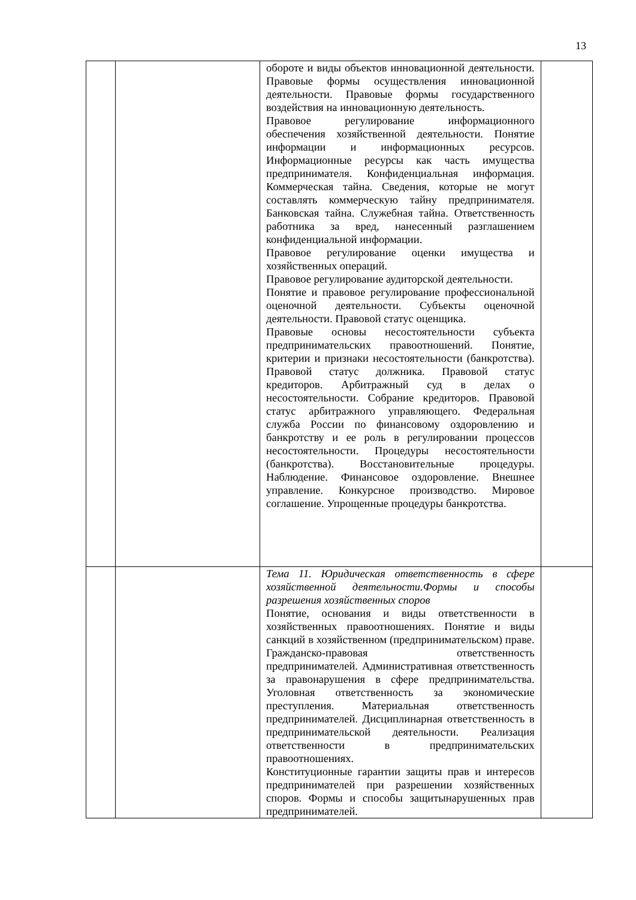13
| | | обороте и виды объектов инновационной деятельности. Правовые формы осуществления инновационной деятельности. Правовые формы государственного воздействия на инновационную деятельность. Правовое регулирование информационного обеспечения хозяйственной деятельности. Понятие информации и информационных ресурсов. Информационные ресурсы как часть имущества предпринимателя. Конфиденциальная информация. Коммерческая тайна. Сведения, которые не могут составлять коммерческую тайну предпринимателя. Банковская тайна. Служебная тайна. Ответственность работника за вред, нанесенный разглашением конфиденциальной информации. Правовое регулирование оценки имущества и хозяйственных операций. Правовое регулирование аудиторской деятельности. Понятие и правовое регулирование профессиональной оценочной деятельности. Субъекты оценочной деятельности. Правовой статус оценщика. Правовые основы несостоятельности субъекта предпринимательских правоотношений. Понятие, критерии и признаки несостоятельности (банкротства). Правовой статус должника. Правовой статус кредиторов. Арбитражный суд в делах о несостоятельности. Собрание кредиторов. Правовой статус арбитражного управляющего. Федеральная служба России по финансовому оздоровлению и банкротству и ее роль в регулировании процессов несостоятельности. Процедуры несостоятельности (банкротства). Восстановительные процедуры. Наблюдение. Финансовое оздоровление. Внешнее управление. Конкурсное производство. Мировое соглашение. Упрощенные процедуры банкротства. | |
| | | Тема 11. Юридическая ответственность в сфере хозяйственной деятельности.Формы и способы разрешения хозяйственных споров Понятие, основания и виды ответственности в хозяйственных правоотношениях. Понятие и виды санкций в хозяйственном (предпринимательском) праве. Гражданско-правовая ответственность предпринимателей. Административная ответственность за правонарушения в сфере предпринимательства. Уголовная ответственность за экономические преступления. Материальная ответственность предпринимателей. Дисциплинарная ответственность в предпринимательской деятельности. Реализация ответственности в предпринимательских правоотношениях. Конституционные гарантии защиты прав и интересов предпринимателей при разрешении хозяйственных споров. Формы и способы защитынарушенных прав предпринимателей. | |